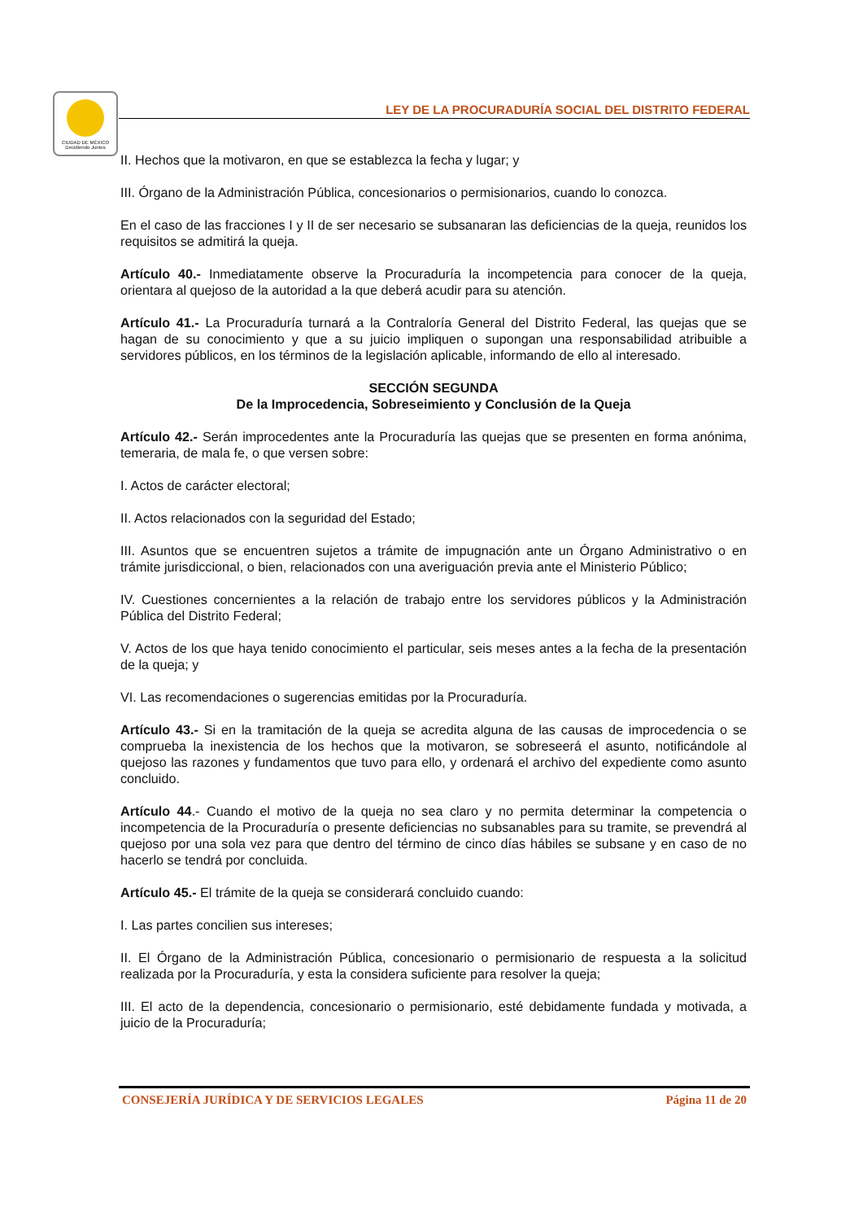CIUDAD DE MÉXICO
Decidiendo Juntos
LEY DE LA PROCURADURÍA SOCIAL DEL DISTRITO FEDERAL
II. Hechos que la motivaron, en que se establezca la fecha y lugar; y
III. Órgano de la Administración Pública, concesionarios o permisionarios, cuando lo conozca.
En el caso de las fracciones I y II de ser necesario se subsanaran las deficiencias de la queja, reunidos los requisitos se admitirá la queja.
Artículo 40.- Inmediatamente observe la Procuraduría la incompetencia para conocer de la queja, orientara al quejoso de la autoridad a la que deberá acudir para su atención.
Artículo 41.- La Procuraduría turnará a la Contraloría General del Distrito Federal, las quejas que se hagan de su conocimiento y que a su juicio impliquen o supongan una responsabilidad atribuible a servidores públicos, en los términos de la legislación aplicable, informando de ello al interesado.
SECCIÓN SEGUNDA
De la Improcedencia, Sobreseimiento y Conclusión de la Queja
Artículo 42.- Serán improcedentes ante la Procuraduría las quejas que se presenten en forma anónima, temeraria, de mala fe, o que versen sobre:
I. Actos de carácter electoral;
II. Actos relacionados con la seguridad del Estado;
III. Asuntos que se encuentren sujetos a trámite de impugnación ante un Órgano Administrativo o en trámite jurisdiccional, o bien, relacionados con una averiguación previa ante el Ministerio Público;
IV. Cuestiones concernientes a la relación de trabajo entre los servidores públicos y la Administración Pública del Distrito Federal;
V. Actos de los que haya tenido conocimiento el particular, seis meses antes a la fecha de la presentación de la queja; y
VI. Las recomendaciones o sugerencias emitidas por la Procuraduría.
Artículo 43.- Si en la tramitación de la queja se acredita alguna de las causas de improcedencia o se comprueba la inexistencia de los hechos que la motivaron, se sobreseerá el asunto, notificándole al quejoso las razones y fundamentos que tuvo para ello, y ordenará el archivo del expediente como asunto concluido.
Artículo 44.- Cuando el motivo de la queja no sea claro y no permita determinar la competencia o incompetencia de la Procuraduría o presente deficiencias no subsanables para su tramite, se prevendrá al quejoso por una sola vez para que dentro del término de cinco días hábiles se subsane y en caso de no hacerlo se tendrá por concluida.
Artículo 45.- El trámite de la queja se considerará concluido cuando:
I. Las partes concilien sus intereses;
II. El Órgano de la Administración Pública, concesionario o permisionario de respuesta a la solicitud realizada por la Procuraduría, y esta la considera suficiente para resolver la queja;
III. El acto de la dependencia, concesionario o permisionario, esté debidamente fundada y motivada, a juicio de la Procuraduría;
CONSEJERÍA JURÍDICA Y DE SERVICIOS LEGALES Página 11 de 20